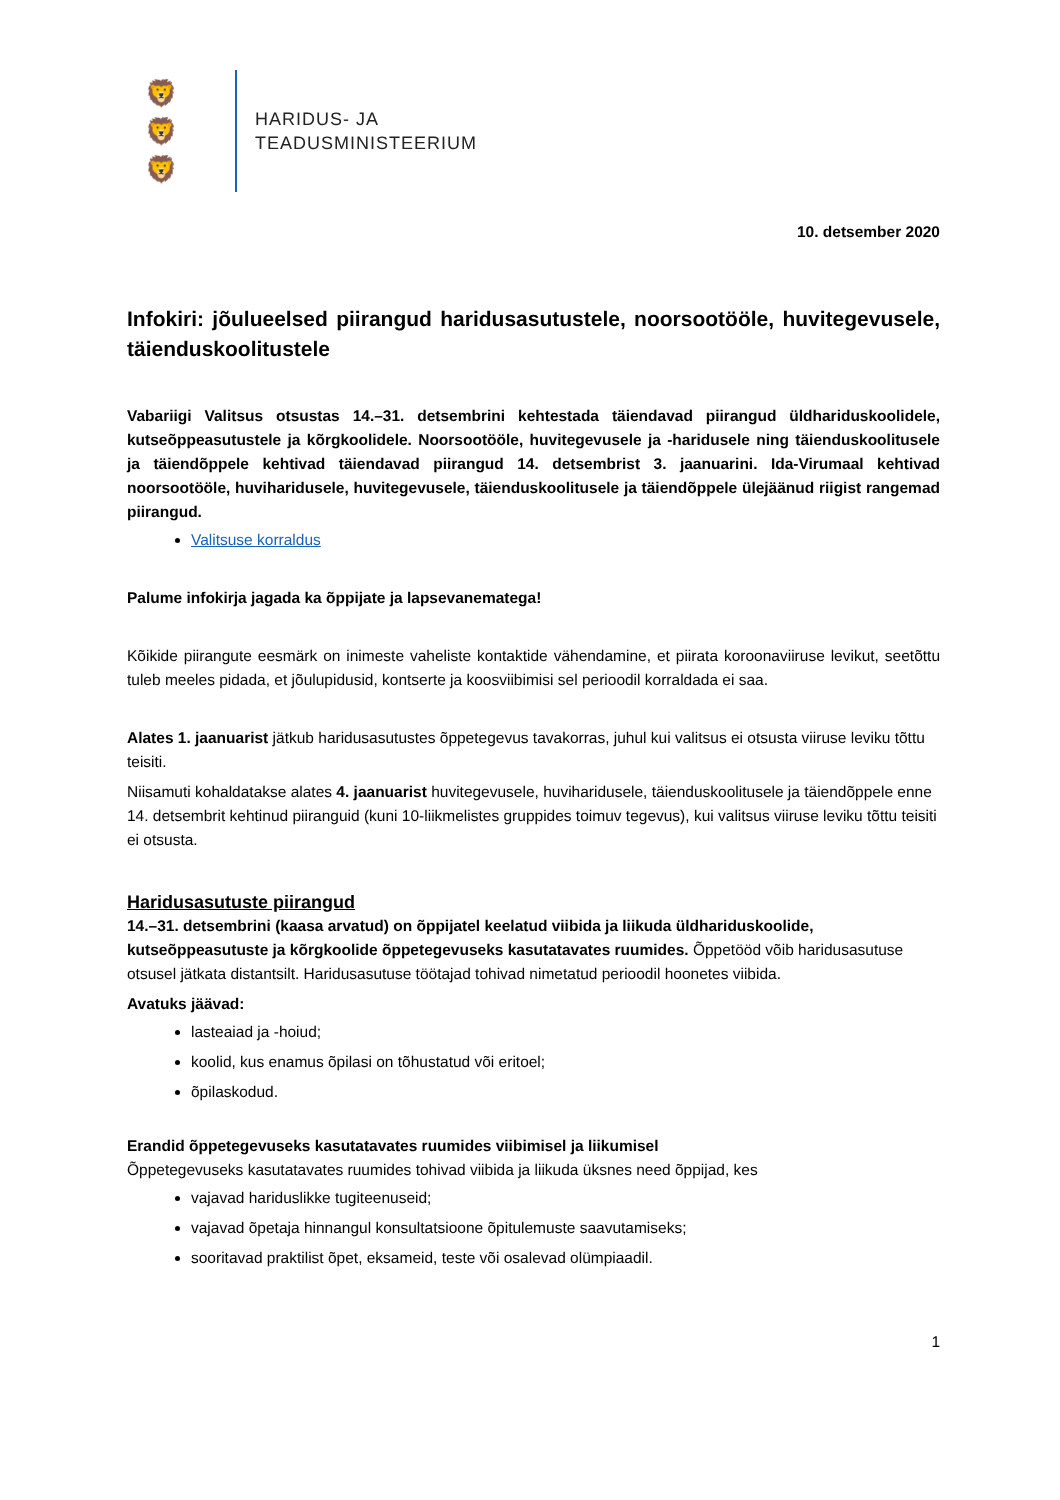🦁
🦁
🦁
HARIDUS- JA
TEADUSMINISTEERIUM
10. detsember 2020
Infokiri: jõulueelsed piirangud haridusasutustele, noorsootööle, huvitegevusele, täienduskoolitustele
Vabariigi Valitsus otsustas 14.–31. detsembrini kehtestada täiendavad piirangud üldhariduskoolidele, kutseõppeasutustele ja kõrgkoolidele. Noorsootööle, huvitegevusele ja -haridusele ning täienduskoolitusele ja täiendõppele kehtivad täiendavad piirangud 14. detsembrist 3. jaanuarini. Ida-Virumaal kehtivad noorsootööle, huviharidusele, huvitegevusele, täienduskoolitusele ja täiendõppele ülejäänud riigist rangemad piirangud.
Valitsuse korraldus
Palume infokirja jagada ka õppijate ja lapsevanematega!
Kõikide piirangute eesmärk on inimeste vaheliste kontaktide vähendamine, et piirata koroonaviiruse levikut, seetõttu tuleb meeles pidada, et jõulupidusid, kontserte ja koosviibimisi sel perioodil korraldada ei saa.
Alates 1. jaanuarist jätkub haridusasutustes õppetegevus tavakorras, juhul kui valitsus ei otsusta viiruse leviku tõttu teisiti.
Niisamuti kohaldatakse alates 4. jaanuarist huvitegevusele, huviharidusele, täienduskoolitusele ja täiendõppele enne 14. detsembrit kehtinud piiranguid (kuni 10-liikmelistes gruppides toimuv tegevus), kui valitsus viiruse leviku tõttu teisiti ei otsusta.
Haridusasutuste piirangud
14.–31. detsembrini (kaasa arvatud) on õppijatel keelatud viibida ja liikuda üldhariduskoolide, kutseõppeasutuste ja kõrgkoolide õppetegevuseks kasutatavates ruumides. Õppetööd võib haridusasutuse otsusel jätkata distantsilt. Haridusasutuse töötajad tohivad nimetatud perioodil hoonetes viibida.
Avatuks jäävad:
lasteaiad ja -hoiud;
koolid, kus enamus õpilasi on tõhustatud või eritoel;
õpilaskodud.
Erandid õppetegevuseks kasutatavates ruumides viibimisel ja liikumisel
Õppetegevuseks kasutatavates ruumides tohivad viibida ja liikuda üksnes need õppijad, kes
vajavad hariduslikke tugiteenuseid;
vajavad õpetaja hinnangul konsultatsioone õpitulemuste saavutamiseks;
sooritavad praktilist õpet, eksameid, teste või osalevad olümpiaadil.
1